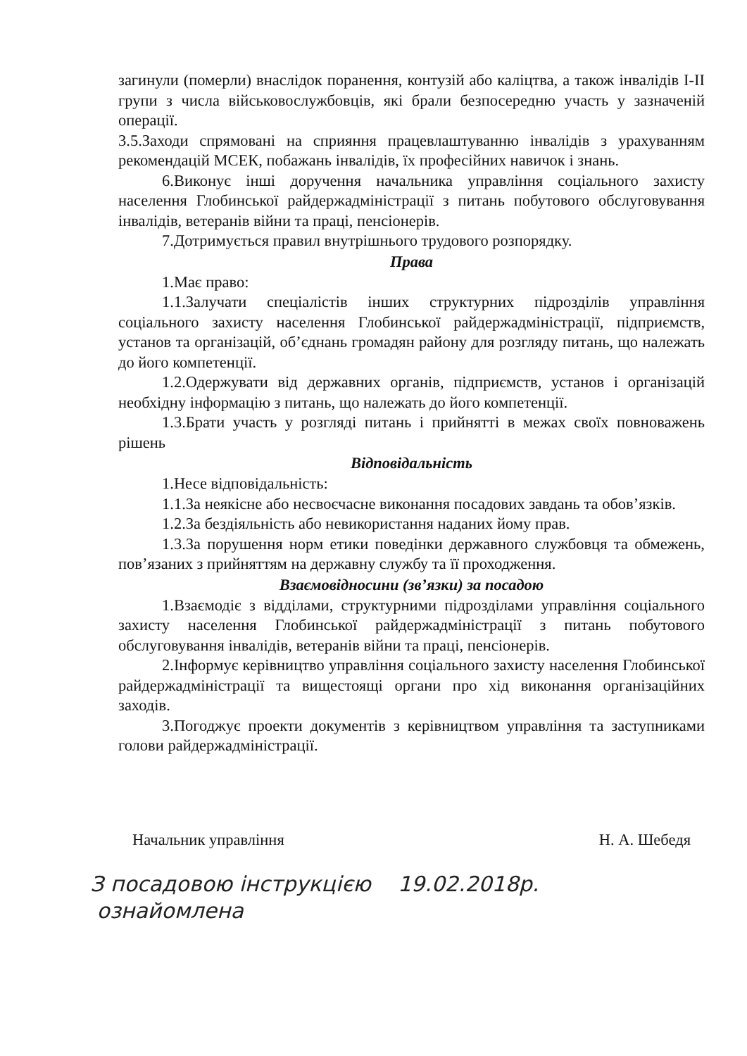загинули (померли) внаслідок поранення, контузій або каліцтва, а також інвалідів I-II групи з числа військовослужбовців, які брали безпосередню участь у зазначеній операції.
3.5.Заходи спрямовані на сприяння працевлаштуванню інвалідів з урахуванням рекомендацій МСЕК, побажань інвалідів, їх професійних навичок і знань.
6.Виконує інші доручення начальника управління соціального захисту населення Глобинської райдержадміністрації з питань побутового обслуговування інвалідів, ветеранів війни та праці, пенсіонерів.
7.Дотримується правил внутрішнього трудового розпорядку.
Права
1.Має право:
1.1.Залучати спеціалістів інших структурних підрозділів управління соціального захисту населення Глобинської райдержадміністрації, підприємств, установ та організацій, об’єднань громадян району для розгляду питань, що належать до його компетенції.
1.2.Одержувати від державних органів, підприємств, установ і організацій необхідну інформацію з питань, що належать до його компетенції.
1.3.Брати участь у розгляді питань і прийнятті в межах своїх повноважень рішень
Відповідальність
1.Несе відповідальність:
1.1.За неякісне або несвоєчасне виконання посадових завдань та обов’язків.
1.2.За бездіяльність або невикористання наданих йому прав.
1.3.За порушення норм етики поведінки державного службовця та обмежень, пов’язаних з прийняттям на державну службу та її проходження.
Взаємовідносини (зв’язки) за посадою
1.Взаємодіє з відділами, структурними підрозділами управління соціального захисту населення Глобинської райдержадміністрації з питань побутового обслуговування інвалідів, ветеранів війни та праці, пенсіонерів.
2.Інформує керівництво управління соціального захисту населення Глобинської райдержадміністрації та вищестоящі органи про хід виконання організаційних заходів.
3.Погоджує проекти документів з керівництвом управління та заступниками голови райдержадміністрації.
Начальник управління Н. А. Шебедя
З посадовою інструкцією 19.02.2018р.
ознайомлена